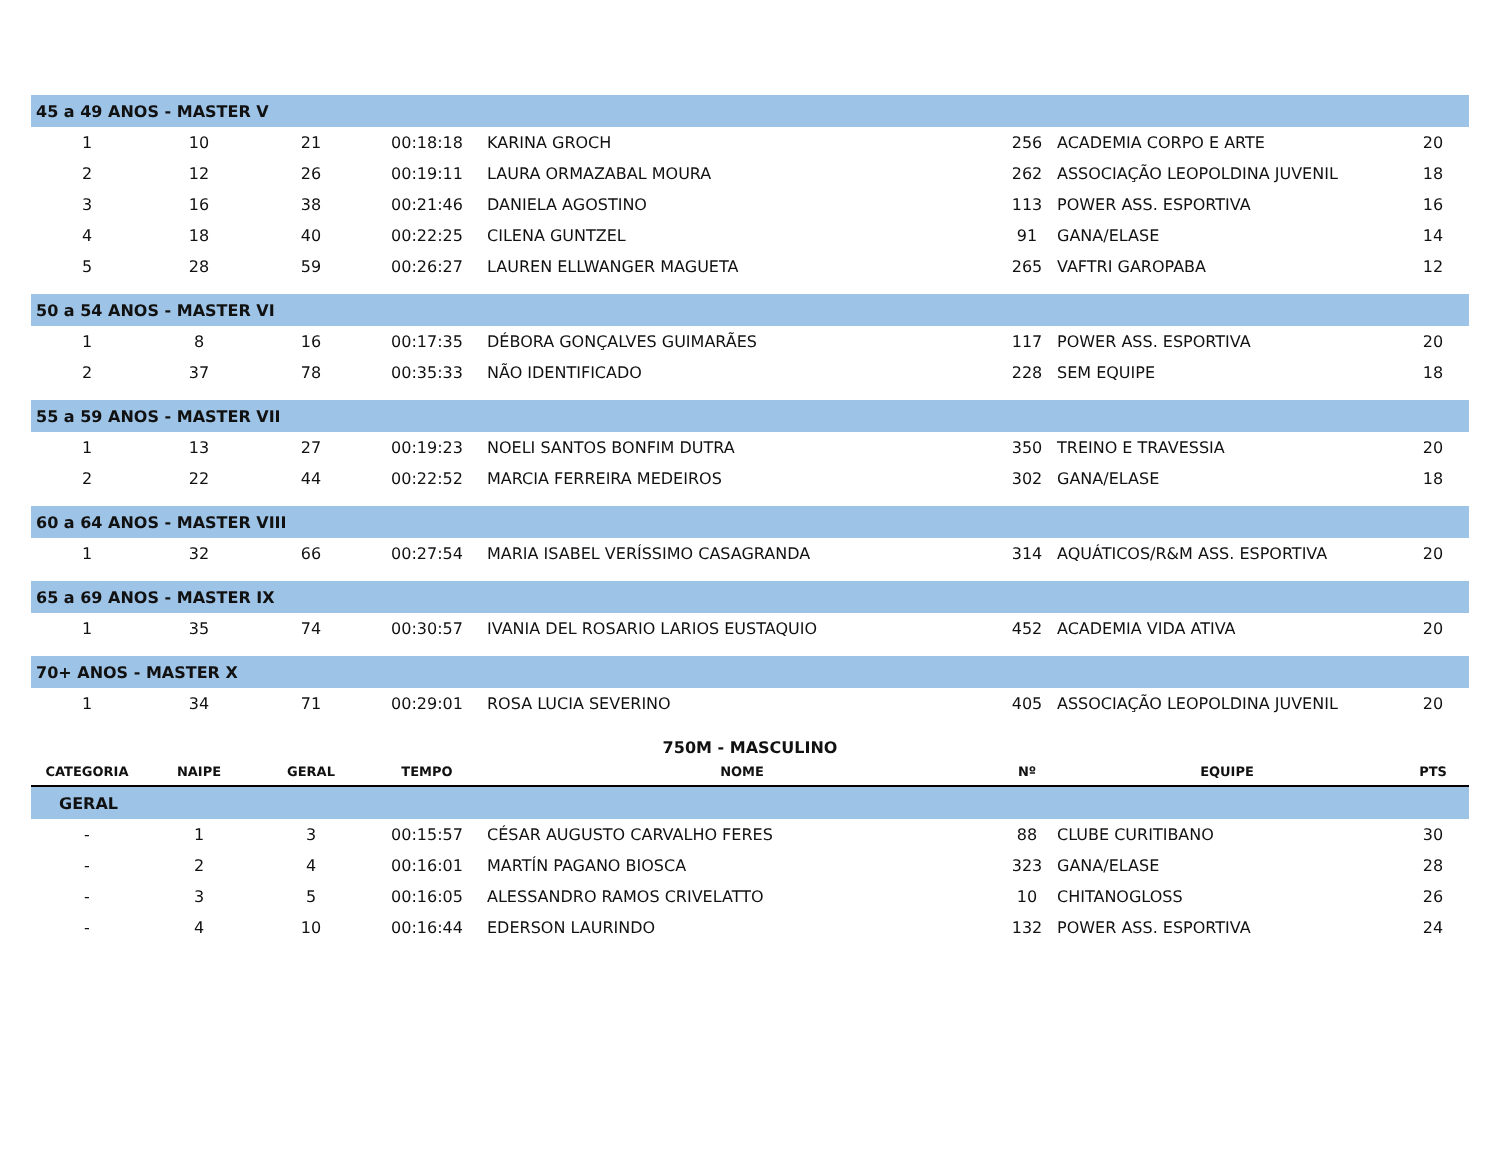| 45 a 49 ANOS - MASTER V | | | | | | | |
| 1 | 10 | 21 | 00:18:18 | KARINA GROCH | 256 | ACADEMIA CORPO E ARTE | 20 |
| 2 | 12 | 26 | 00:19:11 | LAURA ORMAZABAL MOURA | 262 | ASSOCIAÇÃO LEOPOLDINA JUVENIL | 18 |
| 3 | 16 | 38 | 00:21:46 | DANIELA AGOSTINO | 113 | POWER ASS. ESPORTIVA | 16 |
| 4 | 18 | 40 | 00:22:25 | CILENA GUNTZEL | 91 | GANA/ELASE | 14 |
| 5 | 28 | 59 | 00:26:27 | LAUREN ELLWANGER MAGUETA | 265 | VAFTRI GAROPABA | 12 |
| 50 a 54 ANOS - MASTER VI | | | | | | | |
| 1 | 8 | 16 | 00:17:35 | DÉBORA GONÇALVES GUIMARÃES | 117 | POWER ASS. ESPORTIVA | 20 |
| 2 | 37 | 78 | 00:35:33 | NÃO IDENTIFICADO | 228 | SEM EQUIPE | 18 |
| 55 a 59 ANOS - MASTER VII | | | | | | | |
| 1 | 13 | 27 | 00:19:23 | NOELI SANTOS BONFIM DUTRA | 350 | TREINO E TRAVESSIA | 20 |
| 2 | 22 | 44 | 00:22:52 | MARCIA FERREIRA MEDEIROS | 302 | GANA/ELASE | 18 |
| 60 a 64 ANOS - MASTER VIII | | | | | | | |
| 1 | 32 | 66 | 00:27:54 | MARIA ISABEL VERÍSSIMO CASAGRANDA | 314 | AQUÁTICOS/R&M ASS. ESPORTIVA | 20 |
| 65 a 69 ANOS - MASTER IX | | | | | | | |
| 1 | 35 | 74 | 00:30:57 | IVANIA DEL ROSARIO LARIOS EUSTAQUIO | 452 | ACADEMIA VIDA ATIVA | 20 |
| 70+ ANOS - MASTER X | | | | | | | |
| 1 | 34 | 71 | 00:29:01 | ROSA LUCIA SEVERINO | 405 | ASSOCIAÇÃO LEOPOLDINA JUVENIL | 20 |
| 750M - MASCULINO | | | | | | | |
| CATEGORIA | NAIPE | GERAL | TEMPO | NOME | Nº | EQUIPE | PTS |
| GERAL | | | | | | | |
| - | 1 | 3 | 00:15:57 | CÉSAR AUGUSTO CARVALHO FERES | 88 | CLUBE CURITIBANO | 30 |
| - | 2 | 4 | 00:16:01 | MARTÍN PAGANO BIOSCA | 323 | GANA/ELASE | 28 |
| - | 3 | 5 | 00:16:05 | ALESSANDRO RAMOS CRIVELATTO | 10 | CHITANOGLOSS | 26 |
| - | 4 | 10 | 00:16:44 | EDERSON LAURINDO | 132 | POWER ASS. ESPORTIVA | 24 |